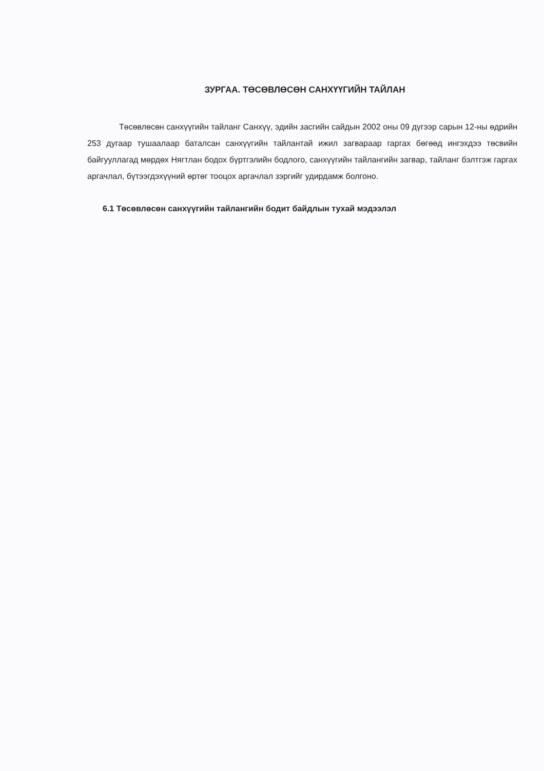ЗУРГАА. ТӨСӨВЛӨСӨН САНХҮҮГИЙН ТАЙЛАН
Төсөвлөсөн санхүүгийн тайланг Санхүү, эдийн засгийн сайдын 2002 оны 09 дүгээр сарын 12-ны өдрийн 253 дугаар тушаалаар баталсан санхүүгийн тайлантай ижил загвараар гаргах бөгөөд ингэхдээ төсвийн байгууллагад мөрдөх Нягтлан бодох бүртгэлийн бодлого, санхүүгийн тайлангийн загвар, тайланг бэлтгэж гаргах аргачлал, бүтээгдэхүүний өртөг тооцох аргачлал зэргийг удирдамж болгоно.
6.1 Төсөвлөсөн санхүүгийн тайлангийн бодит байдлын тухай мэдээлэл